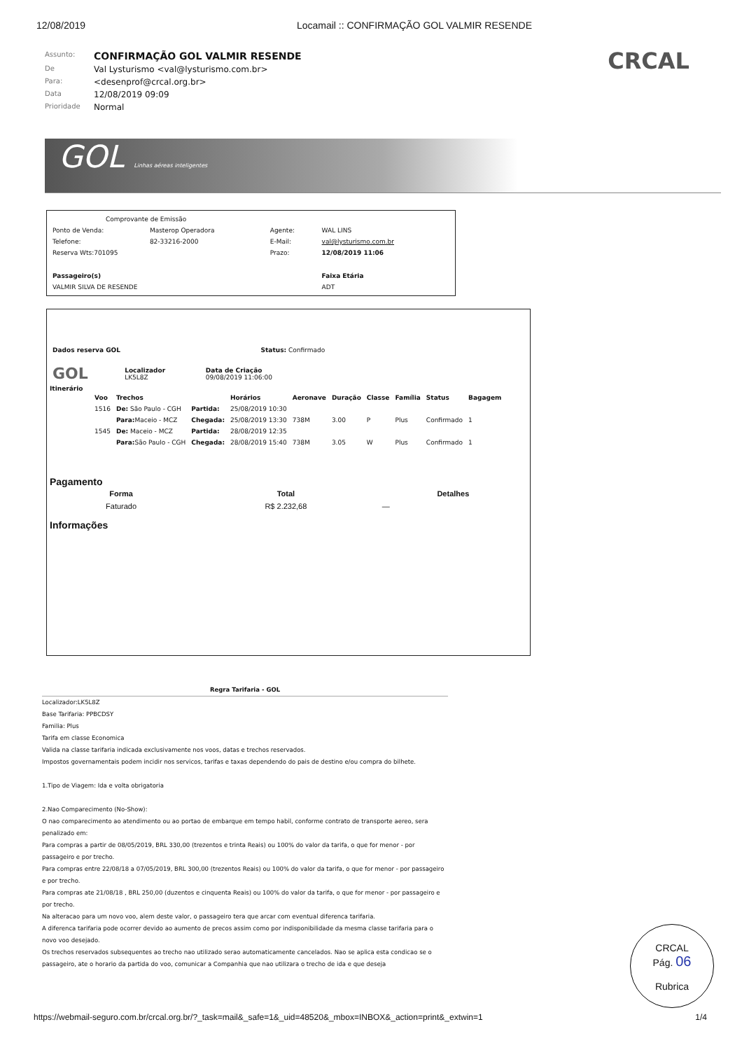12/08/2019 Locamail :: CONFIRMAÇÃO GOL VALMIR RESENDE
CRCAL
Assunto: CONFIRMAÇÃO GOL VALMIR RESENDE De Val Lysturismo <val@lysturismo.com.br> Para: <desenprof@crcal.org.br> Data 12/08/2019 09:09 Prioridade Normal
GOL Linhas aéreas inteligentes
| Comprovante de Emissão | | | |
| Ponto de Venda: | Masterop Operadora | Agente: | WAL LINS |
| Telefone: | 82-33216-2000 | E-Mail: | val@lysturismo.com.br |
| Reserva Wts:701095 | | Prazo: | 12/08/2019 11:06 |
| Passageiro(s) | | | Faixa Etária |
| VALMIR SILVA DE RESENDE | | | ADT |
| Dados reserva GOL | Status: Confirmado |
| GOL | Localizador LK5L8Z | Data de Criação 09/08/2019 11:06:00 |
Itinerário
| Voo | Trechos | | Horários | Aeronave | Duração | Classe | Família | Status | Bagagem |
| --- | --- | --- | --- | --- | --- | --- | --- | --- | --- |
| 1516 | De: São Paulo - CGH | Partida: | 25/08/2019 10:30 | | | | | | |
| | Para: Maceio - MCZ | Chegada: | 25/08/2019 13:30 | 738M | 3.00 | P | Plus | Confirmado | 1 |
| 1545 | De: Maceio - MCZ | Partida: | 28/08/2019 12:35 | | | | | | |
| | Para: São Paulo - CGH | Chegada: | 28/08/2019 15:40 | 738M | 3.05 | W | Plus | Confirmado | 1 |
Pagamento
| Forma | Total | Detalhes |
| --- | --- | --- |
| Faturado | R$ 2.232,68 | — |
Informações
Regra Tarifaria - GOL
Localizador:LK5L8Z
Base Tarifaria: PPBCDSY
Familia: Plus
Tarifa em classe Economica
Valida na classe tarifaria indicada exclusivamente nos voos, datas e trechos reservados.
Impostos governamentais podem incidir nos servicos, tarifas e taxas dependendo do pais de destino e/ou compra do bilhete.
1.Tipo de Viagem: Ida e volta obrigatoria
2.Nao Comparecimento (No-Show):
O nao comparecimento ao atendimento ou ao portao de embarque em tempo habil, conforme contrato de transporte aereo, sera penalizado em:
Para compras a partir de 08/05/2019, BRL 330,00 (trezentos e trinta Reais) ou 100% do valor da tarifa, o que for menor - por passageiro e por trecho.
Para compras entre 22/08/18 a 07/05/2019, BRL 300,00 (trezentos Reais) ou 100% do valor da tarifa, o que for menor - por passageiro e por trecho.
Para compras ate 21/08/18 , BRL 250,00 (duzentos e cinquenta Reais) ou 100% do valor da tarifa, o que for menor - por passageiro e por trecho.
Na alteracao para um novo voo, alem deste valor, o passageiro tera que arcar com eventual diferenca tarifaria.
A diferenca tarifaria pode ocorrer devido ao aumento de precos assim como por indisponibilidade da mesma classe tarifaria para o novo voo desejado.
Os trechos reservados subsequentes ao trecho nao utilizado serao automaticamente cancelados. Nao se aplica esta condicao se o passageiro, ate o horario da partida do voo, comunicar a Companhia que nao utilizara o trecho de ida e que deseja
CRCAL
Pág. 06
Rubrica
https://webmail-seguro.com.br/crcal.org.br/?_task=mail&_safe=1&_uid=48520&_mbox=INBOX&_action=print&_extwin=1 1/4